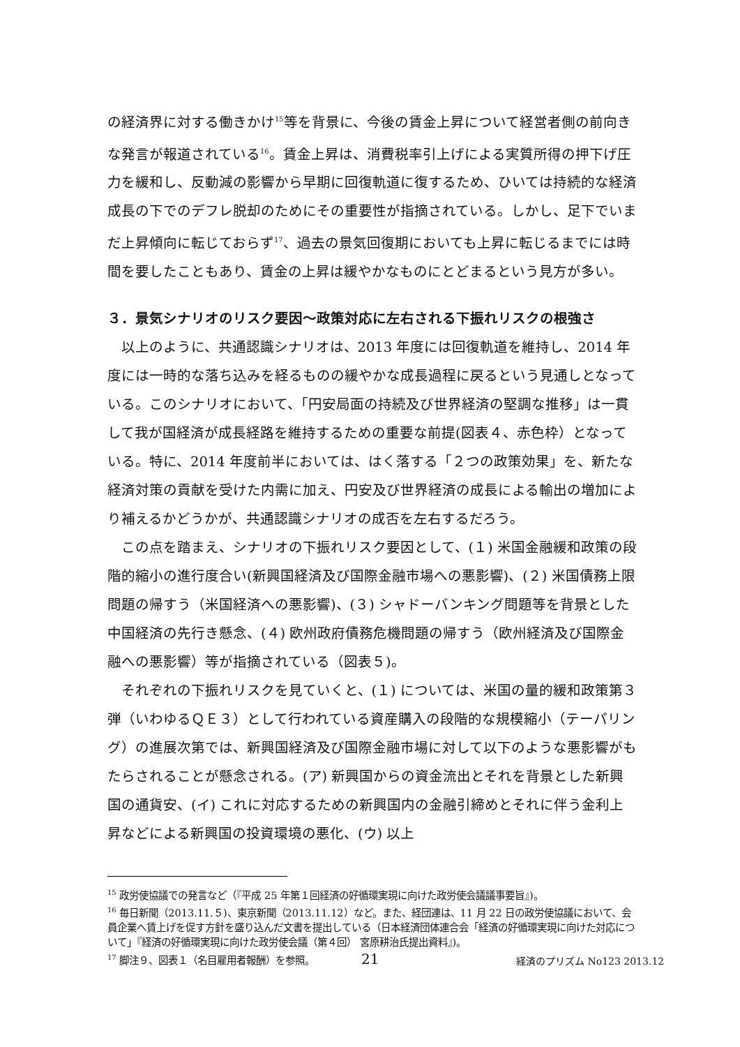の経済界に対する働きかけ<sup>15</sup>等を背景に、今後の賃金上昇について経営者側の前向きな発言が報道されている<sup>16</sup>。賃金上昇は、消費税率引上げによる実質所得の押下げ圧力を緩和し、反動減の影響から早期に回復軌道に復するため、ひいては持続的な経済成長の下でのデフレ脱却のためにその重要性が指摘されている。しかし、足下でいまだ上昇傾向に転じておらず<sup>17</sup>、過去の景気回復期においても上昇に転じるまでには時間を要したこともあり、賃金の上昇は緩やかなものにとどまるという見方が多い。
３．景気シナリオのリスク要因～政策対応に左右される下振れリスクの根強さ
以上のように、共通認識シナリオは、2013 年度には回復軌道を維持し、2014 年度には一時的な落ち込みを経るものの緩やかな成長過程に戻るという見通しとなっている。このシナリオにおいて、「円安局面の持続及び世界経済の堅調な推移」は一貫して我が国経済が成長経路を維持するための重要な前提(図表４、赤色枠）となっている。特に、2014 年度前半においては、はく落する「２つの政策効果」を、新たな経済対策の貢献を受けた内需に加え、円安及び世界経済の成長による輸出の増加により補えるかどうかが、共通認識シナリオの成否を左右するだろう。
この点を踏まえ、シナリオの下振れリスク要因として、(１) 米国金融緩和政策の段階的縮小の進行度合い(新興国経済及び国際金融市場への悪影響)、(２) 米国債務上限問題の帰すう（米国経済への悪影響)、(３) シャドーバンキング問題等を背景とした中国経済の先行き懸念、(４) 欧州政府債務危機問題の帰すう（欧州経済及び国際金融への悪影響）等が指摘されている（図表５)。
それぞれの下振れリスクを見ていくと、(１) については、米国の量的緩和政策第３弾（いわゆるＱＥ３）として行われている資産購入の段階的な規模縮小（テーパリング）の進展次第では、新興国経済及び国際金融市場に対して以下のような悪影響がもたらされることが懸念される。(ア) 新興国からの資金流出とそれを背景とした新興国の通貨安、(イ) これに対応するための新興国内の金融引締めとそれに伴う金利上昇などによる新興国の投資環境の悪化、(ウ) 以上
<sup>15</sup> 政労使協議での発言など（『平成 25 年第１回経済の好循環実現に向けた政労使会議議事要旨』)。
<sup>16</sup> 毎日新聞（2013.11.５)、東京新聞（2013.11.12）など。また、経団連は、11 月 22 日の政労使協議において、会員企業へ賃上げを促す方針を盛り込んだ文書を提出している（日本経済団体連合会「経済の好循環実現に向けた対応について」『経済の好循環実現に向けた政労使会議（第４回） 宮原耕治氏提出資料』)。
<sup>17</sup> 脚注９、図表１（名目雇用者報酬）を参照。
21 経済のプリズム No123 2013.12